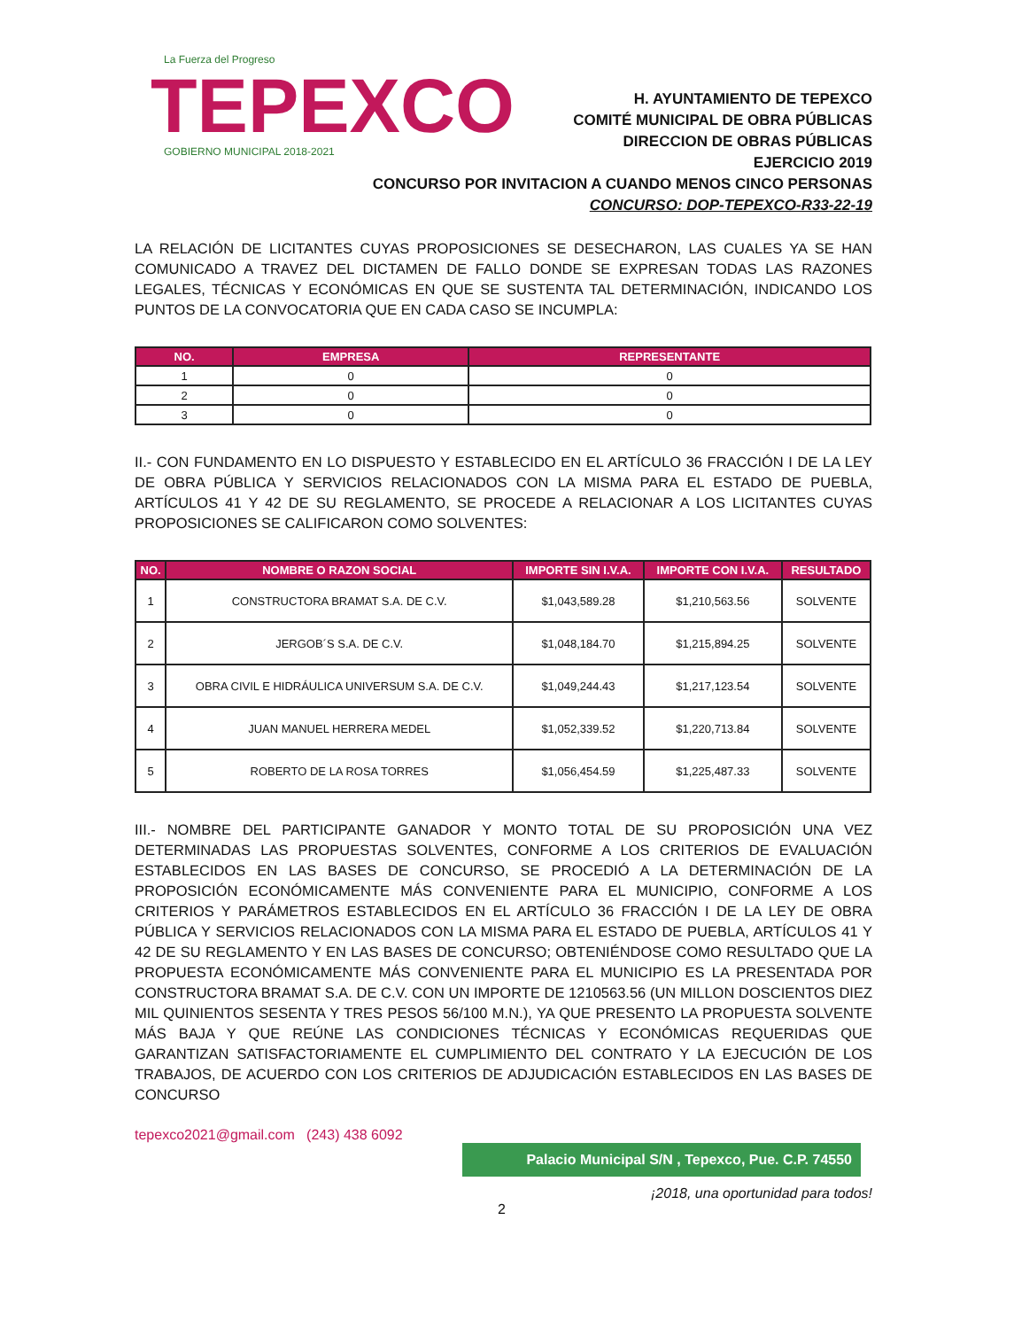La Fuerza del Progreso
TEPEXCO
GOBIERNO MUNICIPAL 2018-2021
H. AYUNTAMIENTO DE TEPEXCO
COMITÉ MUNICIPAL DE OBRA PÚBLICAS
DIRECCION DE OBRAS PÚBLICAS
EJERCICIO 2019
CONCURSO POR INVITACION A CUANDO MENOS CINCO PERSONAS
CONCURSO: DOP-TEPEXCO-R33-22-19
LA RELACIÓN DE LICITANTES CUYAS PROPOSICIONES SE DESECHARON, LAS CUALES YA SE HAN COMUNICADO A TRAVEZ DEL DICTAMEN DE FALLO DONDE SE EXPRESAN TODAS LAS RAZONES LEGALES, TÉCNICAS Y ECONÓMICAS EN QUE SE SUSTENTA TAL DETERMINACIÓN, INDICANDO LOS PUNTOS DE LA CONVOCATORIA QUE EN CADA CASO SE INCUMPLA:
| NO. | EMPRESA | REPRESENTANTE |
| --- | --- | --- |
| 1 | 0 | 0 |
| 2 | 0 | 0 |
| 3 | 0 | 0 |
II.- CON FUNDAMENTO EN LO DISPUESTO Y ESTABLECIDO EN EL ARTÍCULO 36 FRACCIÓN I DE LA LEY DE OBRA PÚBLICA Y SERVICIOS RELACIONADOS CON LA MISMA PARA EL ESTADO DE PUEBLA, ARTÍCULOS 41 Y 42 DE SU REGLAMENTO, SE PROCEDE A RELACIONAR A LOS LICITANTES CUYAS PROPOSICIONES SE CALIFICARON COMO SOLVENTES:
| NO. | NOMBRE O RAZON SOCIAL | IMPORTE SIN I.V.A. | IMPORTE CON I.V.A. | RESULTADO |
| --- | --- | --- | --- | --- |
| 1 | CONSTRUCTORA BRAMAT S.A. DE C.V. | $1,043,589.28 | $1,210,563.56 | SOLVENTE |
| 2 | JERGOB´S S.A. DE C.V. | $1,048,184.70 | $1,215,894.25 | SOLVENTE |
| 3 | OBRA CIVIL E HIDRÁULICA UNIVERSUM S.A. DE C.V. | $1,049,244.43 | $1,217,123.54 | SOLVENTE |
| 4 | JUAN MANUEL HERRERA MEDEL | $1,052,339.52 | $1,220,713.84 | SOLVENTE |
| 5 | ROBERTO DE LA ROSA TORRES | $1,056,454.59 | $1,225,487.33 | SOLVENTE |
III.- NOMBRE DEL PARTICIPANTE GANADOR Y MONTO TOTAL DE SU PROPOSICIÓN UNA VEZ DETERMINADAS LAS PROPUESTAS SOLVENTES, CONFORME A LOS CRITERIOS DE EVALUACIÓN ESTABLECIDOS EN LAS BASES DE CONCURSO, SE PROCEDIÓ A LA DETERMINACIÓN DE LA PROPOSICIÓN ECONÓMICAMENTE MÁS CONVENIENTE PARA EL MUNICIPIO, CONFORME A LOS CRITERIOS Y PARÁMETROS ESTABLECIDOS EN EL ARTÍCULO 36 FRACCIÓN I DE LA LEY DE OBRA PÚBLICA Y SERVICIOS RELACIONADOS CON LA MISMA PARA EL ESTADO DE PUEBLA, ARTÍCULOS 41 Y 42 DE SU REGLAMENTO Y EN LAS BASES DE CONCURSO; OBTENIÉNDOSE COMO RESULTADO QUE LA PROPUESTA ECONÓMICAMENTE MÁS CONVENIENTE PARA EL MUNICIPIO ES LA PRESENTADA POR CONSTRUCTORA BRAMAT S.A. DE C.V. CON UN IMPORTE DE 1210563.56 (UN MILLON DOSCIENTOS DIEZ MIL QUINIENTOS SESENTA Y TRES PESOS 56/100 M.N.), YA QUE PRESENTO LA PROPUESTA SOLVENTE MÁS BAJA Y QUE REÚNE LAS CONDICIONES TÉCNICAS Y ECONÓMICAS REQUERIDAS QUE GARANTIZAN SATISFACTORIAMENTE EL CUMPLIMIENTO DEL CONTRATO Y LA EJECUCIÓN DE LOS TRABAJOS, DE ACUERDO CON LOS CRITERIOS DE ADJUDICACIÓN ESTABLECIDOS EN LAS BASES DE CONCURSO
tepexco2021@gmail.com (243) 438 6092
Palacio Municipal S/N , Tepexco, Pue. C.P. 74550
¡2018, una oportunidad para todos!
2